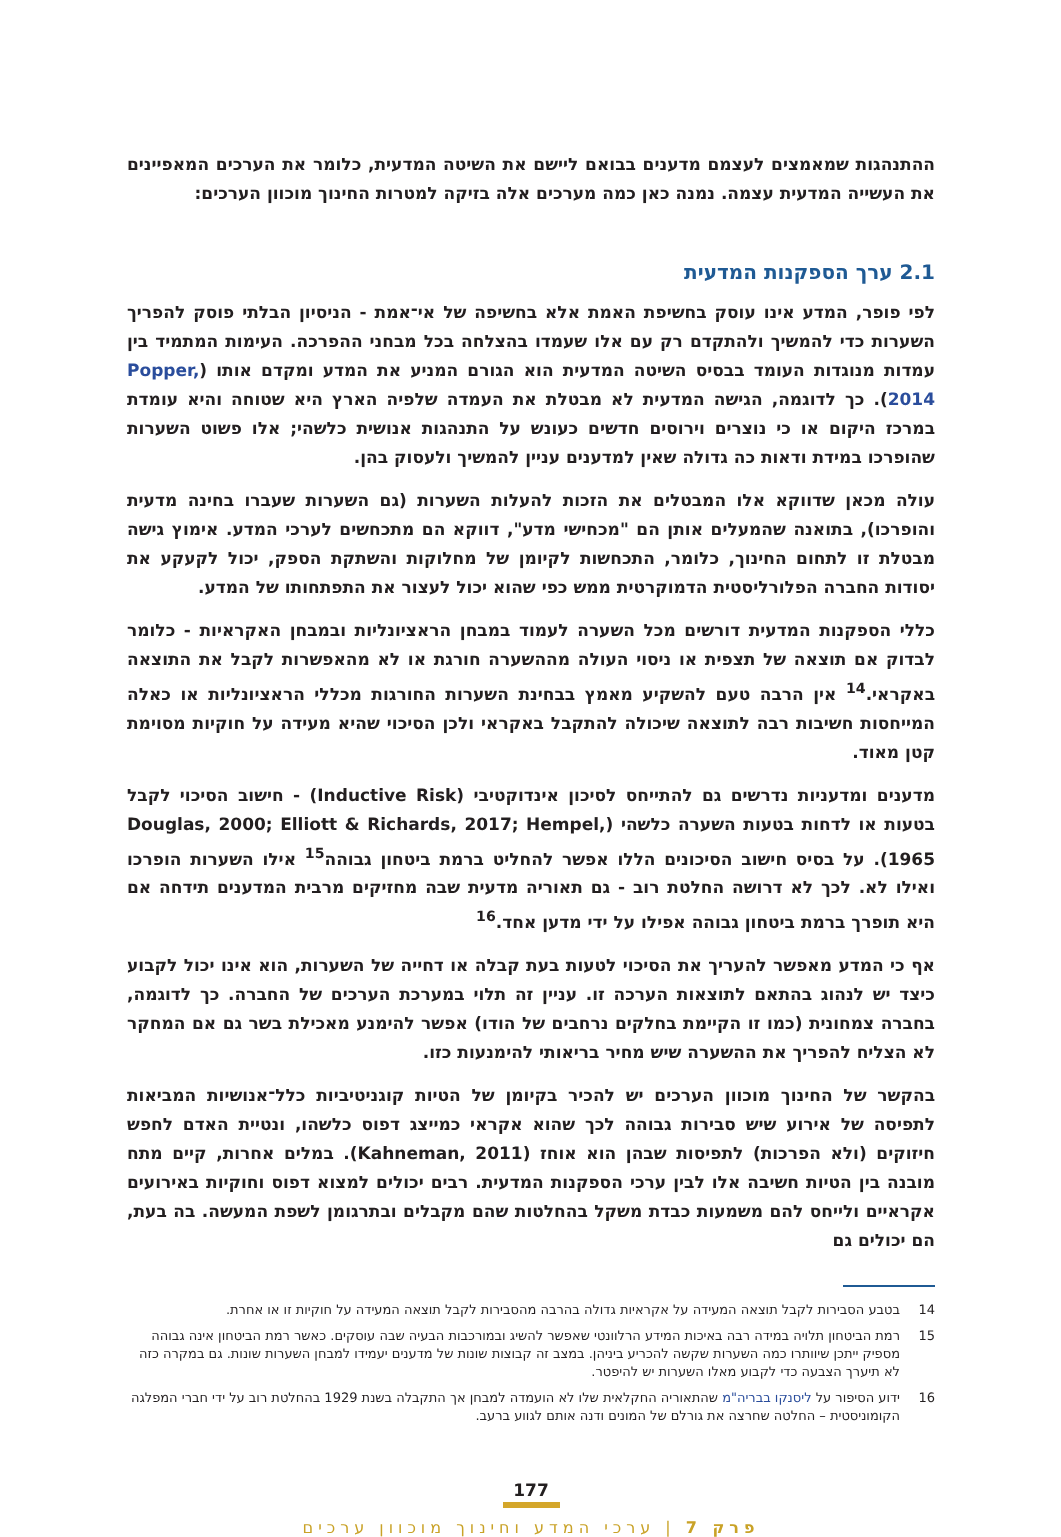ההתנהגות שמאמצים לעצמם מדענים בבואם ליישם את השיטה המדעית, כלומר את הערכים המאפיינים את העשייה המדעית עצמה. נמנה כאן כמה מערכים אלה בזיקה למטרות החינוך מוכוון הערכים:
2.1 ערך הספקנות המדעית
לפי פופר, המדע אינו עוסק בחשיפת האמת אלא בחשיפה של אי־אמת - הניסיון הבלתי פוסק להפריך השערות כדי להמשיך ולהתקדם רק עם אלו שעמדו בהצלחה בכל מבחני ההפרכה. העימות המתמיד בין עמדות מנוגדות העומד בבסיס השיטה המדעית הוא הגורם המניע את המדע ומקדם אותו (Popper, 2014). כך לדוגמה, הגישה המדעית לא מבטלת את העמדה שלפיה הארץ היא שטוחה והיא עומדת במרכז היקום או כי נוצרים וירוסים חדשים כעונש על התנהגות אנושית כלשהי; אלו פשוט השערות שהופרכו במידת ודאות כה גדולה שאין למדענים עניין להמשיך ולעסוק בהן.
עולה מכאן שדווקא אלו המבטלים את הזכות להעלות השערות (גם השערות שעברו בחינה מדעית והופרכו), בתואנה שהמעלים אותן הם "מכחישי מדע", דווקא הם מתכחשים לערכי המדע. אימוץ גישה מבטלת זו לתחום החינוך, כלומר, התכחשות לקיומן של מחלוקות והשתקת הספק, יכול לקעקע את יסודות החברה הפלורליסטית הדמוקרטית ממש כפי שהוא יכול לעצור את התפתחותו של המדע.
כללי הספקנות המדעית דורשים מכל השערה לעמוד במבחן הראציונליות ובמבחן האקראיות - כלומר לבדוק אם תוצאה של תצפית או ניסוי העולה מההשערה חורגת או לא מהאפשרות לקבל את התוצאה באקראי.<sup>14</sup> אין הרבה טעם להשקיע מאמץ בבחינת השערות החורגות מכללי הראציונליות או כאלה המייחסות חשיבות רבה לתוצאה שיכולה להתקבל באקראי ולכן הסיכוי שהיא מעידה על חוקיות מסוימת קטן מאוד.
מדענים ומדעניות נדרשים גם להתייחס לסיכון אינדוקטיבי (Inductive Risk) - חישוב הסיכוי לקבל בטעות או לדחות בטעות השערה כלשהי (Douglas, 2000; Elliott & Richards, 2017; Hempel, 1965). על בסיס חישוב הסיכונים הללו אפשר להחליט ברמת ביטחון גבוהה<sup>15</sup> אילו השערות הופרכו ואילו לא. לכך לא דרושה החלטת רוב - גם תאוריה מדעית שבה מחזיקים מרבית המדענים תידחה אם היא תופרך ברמת ביטחון גבוהה אפילו על ידי מדען אחד.<sup>16</sup>
אף כי המדע מאפשר להעריך את הסיכוי לטעות בעת קבלה או דחייה של השערות, הוא אינו יכול לקבוע כיצד יש לנהוג בהתאם לתוצאות הערכה זו. עניין זה תלוי במערכת הערכים של החברה. כך לדוגמה, בחברה צמחונית (כמו זו הקיימת בחלקים נרחבים של הודו) אפשר להימנע מאכילת בשר גם אם המחקר לא הצליח להפריך את ההשערה שיש מחיר בריאותי להימנעות כזו.
בהקשר של החינוך מוכוון הערכים יש להכיר בקיומן של הטיות קוגניטיביות כלל־אנושיות המביאות לתפיסה של אירוע שיש סבירות גבוהה לכך שהוא אקראי כמייצג דפוס כלשהו, ונטיית האדם לחפש חיזוקים (ולא הפרכות) לתפיסות שבהן הוא אוחז (Kahneman, 2011). במלים אחרות, קיים מתח מובנה בין הטיות חשיבה אלו לבין ערכי הספקנות המדעית. רבים יכולים למצוא דפוס וחוקיות באירועים אקראיים ולייחס להם משמעות כבדת משקל בהחלטות שהם מקבלים ובתרגומן לשפת המעשה. בה בעת, הם יכולים גם
14 בטבע הסבירות לקבל תוצאה המעידה על אקראיות גדולה בהרבה מהסבירות לקבל תוצאה המעידה על חוקיות זו או אחרת.
15 רמת הביטחון תלויה במידה רבה באיכות המידע הרלוונטי שאפשר להשיג ובמורכבות הבעיה שבה עוסקים. כאשר רמת הביטחון אינה גבוהה מספיק ייתכן שיוותרו כמה השערות שקשה להכריע ביניהן. במצב זה קבוצות שונות של מדענים יעמידו למבחן השערות שונות. גם במקרה כזה לא תיערך הצבעה כדי לקבוע מאלו השערות יש להיפטר.
16 ידוע הסיפור על ליסנקו בבריה"מ שהתאוריה החקלאית שלו לא הועמדה למבחן אך התקבלה בשנת 1929 בהחלטת רוב על ידי חברי המפלגה הקומוניסטית – החלטה שחרצה את גורלם של המונים ודנה אותם לגווע ברעב.
177
פרק 7 | ערכי המדע וחינוך מוכוון ערכים